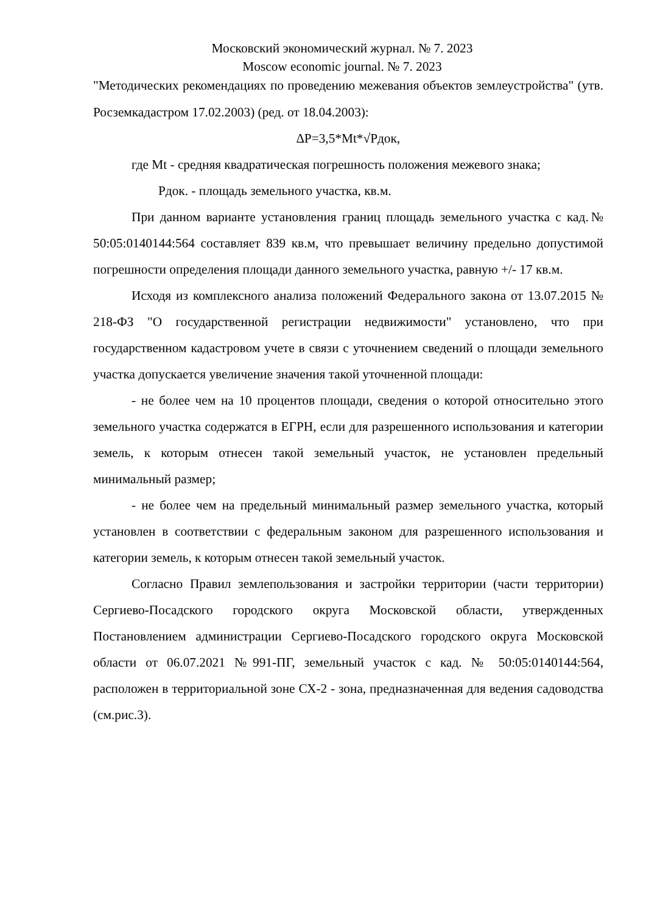Московский экономический журнал. № 7. 2023
Moscow economic journal. № 7. 2023
"Методических рекомендациях по проведению межевания объектов землеустройства" (утв. Росземкадастром 17.02.2003) (ред. от 18.04.2003):
∆P=3,5*Mt*√Pдок,
где Mt - средняя квадратическая погрешность положения межевого знака;
Pдок. - площадь земельного участка, кв.м.
При данном варианте установления границ площадь земельного участка с кад.№ 50:05:0140144:564 составляет 839 кв.м, что превышает величину предельно допустимой погрешности определения площади данного земельного участка, равную +/- 17 кв.м.
Исходя из комплексного анализа положений Федерального закона от 13.07.2015 № 218-ФЗ "О государственной регистрации недвижимости" установлено, что при государственном кадастровом учете в связи с уточнением сведений о площади земельного участка допускается увеличение значения такой уточненной площади:
- не более чем на 10 процентов площади, сведения о которой относительно этого земельного участка содержатся в ЕГРН, если для разрешенного использования и категории земель, к которым отнесен такой земельный участок, не установлен предельный минимальный размер;
- не более чем на предельный минимальный размер земельного участка, который установлен в соответствии с федеральным законом для разрешенного использования и категории земель, к которым отнесен такой земельный участок.
Согласно Правил землепользования и застройки территории (части территории) Сергиево-Посадского городского округа Московской области, утвержденных Постановлением администрации Сергиево-Посадского городского округа Московской области от 06.07.2021 №991-ПГ, земельный участок с кад. № 50:05:0140144:564, расположен в территориальной зоне СХ-2 - зона, предназначенная для ведения садоводства (см.рис.3).